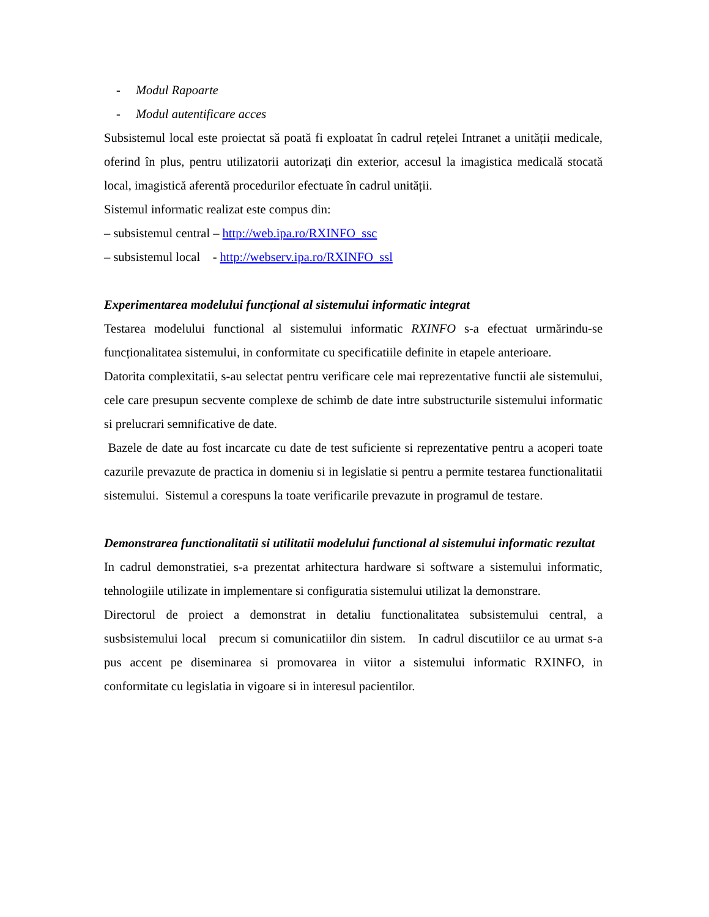- Modul Rapoarte
- Modul autentificare acces
Subsistemul local este proiectat să poată fi exploatat în cadrul rețelei Intranet a unității medicale, oferind în plus, pentru utilizatorii autorizați din exterior, accesul la imagistica medicală stocată local, imagistică aferentă procedurilor efectuate în cadrul unității.
Sistemul informatic realizat este compus din:
– subsistemul central – http://web.ipa.ro/RXINFO_ssc
– subsistemul local - http://webserv.ipa.ro/RXINFO_ssl
Experimentarea modelului funcțional al sistemului informatic integrat
Testarea modelului functional al sistemului informatic RXINFO s-a efectuat urmărindu-se funcționalitatea sistemului, in conformitate cu specificatiile definite in etapele anterioare.
Datorita complexitatii, s-au selectat pentru verificare cele mai reprezentative functii ale sistemului, cele care presupun secvente complexe de schimb de date intre substructurile sistemului informatic si prelucrari semnificative de date.
Bazele de date au fost incarcate cu date de test suficiente si reprezentative pentru a acoperi toate cazurile prevazute de practica in domeniu si in legislatie si pentru a permite testarea functionalitatii sistemului. Sistemul a corespuns la toate verificarile prevazute in programul de testare.
Demonstrarea functionalitatii si utilitatii modelului functional al sistemului informatic rezultat
In cadrul demonstratiei, s-a prezentat arhitectura hardware si software a sistemului informatic, tehnologiile utilizate in implementare si configuratia sistemului utilizat la demonstrare.
Directorul de proiect a demonstrat in detaliu functionalitatea subsistemului central, a susbsistemului local precum si comunicatiilor din sistem. In cadrul discutiilor ce au urmat s-a pus accent pe diseminarea si promovarea in viitor a sistemului informatic RXINFO, in conformitate cu legislatia in vigoare si in interesul pacientilor.